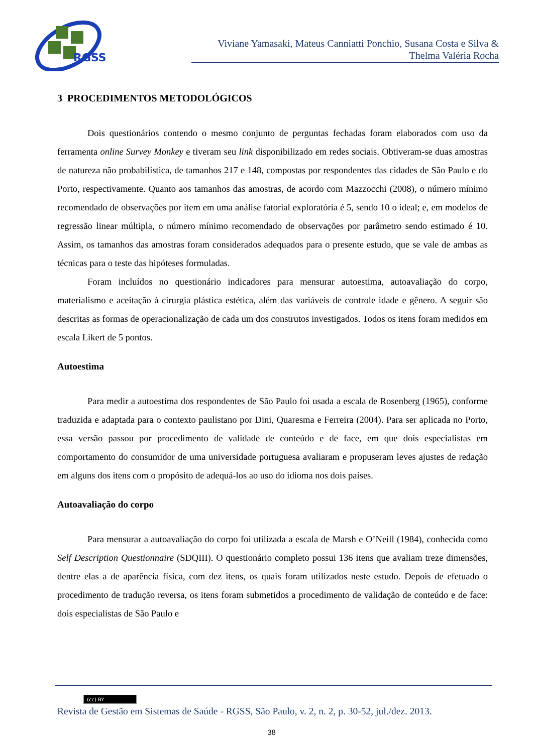RGSS
Viviane Yamasaki, Mateus Canniatti Ponchio, Susana Costa e Silva &
Thelma Valéria Rocha
3 PROCEDIMENTOS METODOLÓGICOS
Dois questionários contendo o mesmo conjunto de perguntas fechadas foram elaborados com uso da ferramenta online Survey Monkey e tiveram seu link disponibilizado em redes sociais. Obtiveram-se duas amostras de natureza não probabilística, de tamanhos 217 e 148, compostas por respondentes das cidades de São Paulo e do Porto, respectivamente. Quanto aos tamanhos das amostras, de acordo com Mazzocchi (2008), o número mínimo recomendado de observações por item em uma análise fatorial exploratória é 5, sendo 10 o ideal; e, em modelos de regressão linear múltipla, o número mínimo recomendado de observações por parâmetro sendo estimado é 10. Assim, os tamanhos das amostras foram considerados adequados para o presente estudo, que se vale de ambas as técnicas para o teste das hipóteses formuladas.
Foram incluídos no questionário indicadores para mensurar autoestima, autoavaliação do corpo, materialismo e aceitação à cirurgia plástica estética, além das variáveis de controle idade e gênero. A seguir são descritas as formas de operacionalização de cada um dos construtos investigados. Todos os itens foram medidos em escala Likert de 5 pontos.
Autoestima
Para medir a autoestima dos respondentes de São Paulo foi usada a escala de Rosenberg (1965), conforme traduzida e adaptada para o contexto paulistano por Dini, Quaresma e Ferreira (2004). Para ser aplicada no Porto, essa versão passou por procedimento de validade de conteúdo e de face, em que dois especialistas em comportamento do consumidor de uma universidade portuguesa avaliaram e propuseram leves ajustes de redação em alguns dos itens com o propósito de adequá-los ao uso do idioma nos dois países.
Autoavaliação do corpo
Para mensurar a autoavaliação do corpo foi utilizada a escala de Marsh e O’Neill (1984), conhecida como Self Description Questionnaire (SDQIII). O questionário completo possui 136 itens que avaliam treze dimensões, dentre elas a de aparência física, com dez itens, os quais foram utilizados neste estudo. Depois de efetuado o procedimento de tradução reversa, os itens foram submetidos a procedimento de validação de conteúdo e de face: dois especialistas de São Paulo e
(cc) BY
Revista de Gestão em Sistemas de Saúde - RGSS, São Paulo, v. 2, n. 2, p. 30-52, jul./dez. 2013.
38